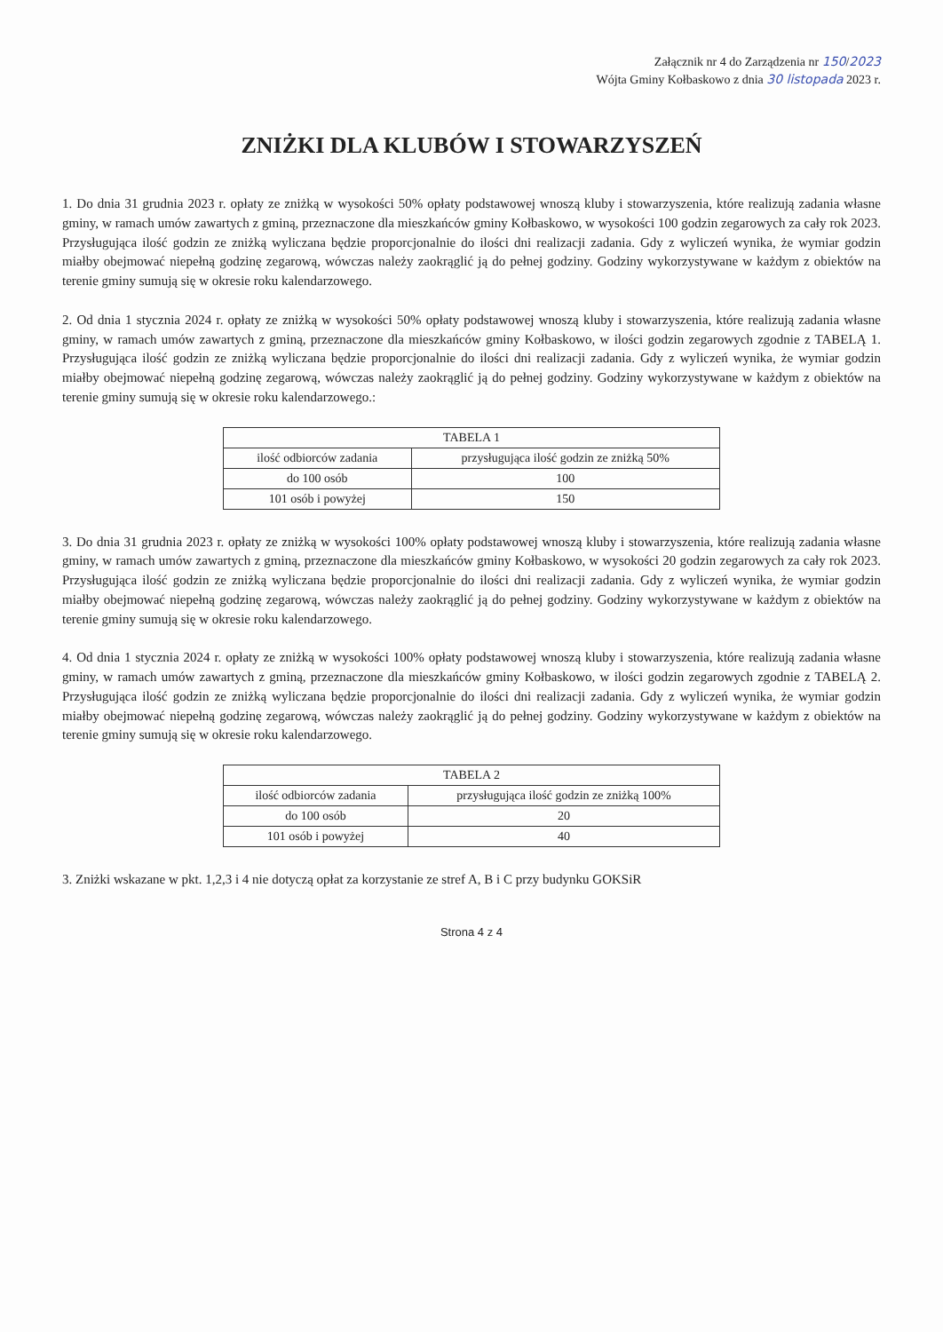Załącznik nr 4 do Zarządzenia nr 150/2023
Wójta Gminy Kołbaskowo z dnia 30 listopada 2023 r.
ZNIŻKI DLA KLUBÓW I STOWARZYSZEŃ
1. Do dnia 31 grudnia 2023 r. opłaty ze zniżką w wysokości 50% opłaty podstawowej wnoszą kluby i stowarzyszenia, które realizują zadania własne gminy, w ramach umów zawartych z gminą, przeznaczone dla mieszkańców gminy Kołbaskowo, w wysokości 100 godzin zegarowych za cały rok 2023. Przysługująca ilość godzin ze zniżką wyliczana będzie proporcjonalnie do ilości dni realizacji zadania. Gdy z wyliczeń wynika, że wymiar godzin miałby obejmować niepełną godzinę zegarową, wówczas należy zaokrąglić ją do pełnej godziny. Godziny wykorzystywane w każdym z obiektów na terenie gminy sumują się w okresie roku kalendarzowego.
2. Od dnia 1 stycznia 2024 r. opłaty ze zniżką w wysokości 50% opłaty podstawowej wnoszą kluby i stowarzyszenia, które realizują zadania własne gminy, w ramach umów zawartych z gminą, przeznaczone dla mieszkańców gminy Kołbaskowo, w ilości godzin zegarowych zgodnie z TABELĄ 1. Przysługująca ilość godzin ze zniżką wyliczana będzie proporcjonalnie do ilości dni realizacji zadania. Gdy z wyliczeń wynika, że wymiar godzin miałby obejmować niepełną godzinę zegarową, wówczas należy zaokrąglić ją do pełnej godziny. Godziny wykorzystywane w każdym z obiektów na terenie gminy sumują się w okresie roku kalendarzowego.:
| TABELA 1 | |
| --- | --- |
| ilość odbiorców zadania | przysługująca ilość godzin ze zniżką 50% |
| do 100 osób | 100 |
| 101 osób i powyżej | 150 |
3. Do dnia 31 grudnia 2023 r. opłaty ze zniżką w wysokości 100% opłaty podstawowej wnoszą kluby i stowarzyszenia, które realizują zadania własne gminy, w ramach umów zawartych z gminą, przeznaczone dla mieszkańców gminy Kołbaskowo, w wysokości 20 godzin zegarowych za cały rok 2023. Przysługująca ilość godzin ze zniżką wyliczana będzie proporcjonalnie do ilości dni realizacji zadania. Gdy z wyliczeń wynika, że wymiar godzin miałby obejmować niepełną godzinę zegarową, wówczas należy zaokrąglić ją do pełnej godziny. Godziny wykorzystywane w każdym z obiektów na terenie gminy sumują się w okresie roku kalendarzowego.
4. Od dnia 1 stycznia 2024 r. opłaty ze zniżką w wysokości 100% opłaty podstawowej wnoszą kluby i stowarzyszenia, które realizują zadania własne gminy, w ramach umów zawartych z gminą, przeznaczone dla mieszkańców gminy Kołbaskowo, w ilości godzin zegarowych zgodnie z TABELĄ 2. Przysługująca ilość godzin ze zniżką wyliczana będzie proporcjonalnie do ilości dni realizacji zadania. Gdy z wyliczeń wynika, że wymiar godzin miałby obejmować niepełną godzinę zegarową, wówczas należy zaokrąglić ją do pełnej godziny. Godziny wykorzystywane w każdym z obiektów na terenie gminy sumują się w okresie roku kalendarzowego.
| TABELA 2 | |
| --- | --- |
| ilość odbiorców zadania | przysługująca ilość godzin ze zniżką 100% |
| do 100 osób | 20 |
| 101 osób i powyżej | 40 |
3. Zniżki wskazane w pkt. 1,2,3 i 4 nie dotyczą opłat za korzystanie ze stref A, B i C przy budynku GOKSiR
Strona 4 z 4